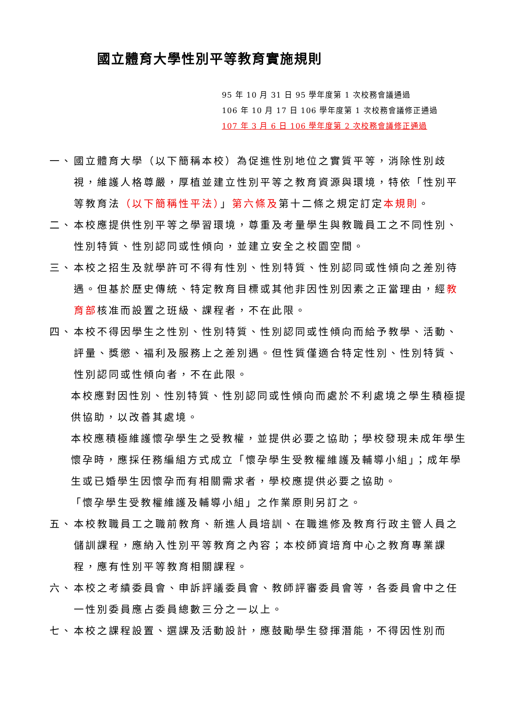國立體育大學性別平等教育實施規則
95 年 10 月 31 日 95 學年度第 1 次校務會議通過
106 年 10 月 17 日 106 學年度第 1 次校務會議修正通過
107 年 3 月 6 日 106 學年度第 2 次校務會議修正通過
一、 國立體育大學（以下簡稱本校）為促進性別地位之實質平等，消除性別歧視，維護人格尊嚴，厚植並建立性別平等之教育資源與環境，特依「性別平等教育法（以下簡稱性平法）」第六條及第十二條之規定訂定本規則。
二、 本校應提供性別平等之學習環境，尊重及考量學生與教職員工之不同性別、性別特質、性別認同或性傾向，並建立安全之校園空間。
三、 本校之招生及就學許可不得有性別、性別特質、性別認同或性傾向之差別待遇。但基於歷史傳統、特定教育目標或其他非因性別因素之正當理由，經教育部核准而設置之班級、課程者，不在此限。
四、 本校不得因學生之性別、性別特質、性別認同或性傾向而給予教學、活動、評量、獎懲、福利及服務上之差別遇。但性質僅適合特定性別、性別特質、性別認同或性傾向者，不在此限。
本校應對因性別、性別特質、性別認同或性傾向而處於不利處境之學生積極提供協助，以改善其處境。
本校應積極維護懷孕學生之受教權，並提供必要之協助；學校發現未成年學生懷孕時，應採任務編組方式成立「懷孕學生受教權維護及輔導小組」；成年學生或已婚學生因懷孕而有相關需求者，學校應提供必要之協助。
「懷孕學生受教權維護及輔導小組」之作業原則另訂之。
五、 本校教職員工之職前教育、新進人員培訓、在職進修及教育行政主管人員之儲訓課程，應納入性別平等教育之內容；本校師資培育中心之教育專業課程，應有性別平等教育相關課程。
六、 本校之考績委員會、申訴評議委員會、教師評審委員會等，各委員會中之任一性別委員應占委員總數三分之一以上。
七、 本校之課程設置、選課及活動設計，應鼓勵學生發揮潛能，不得因性別而